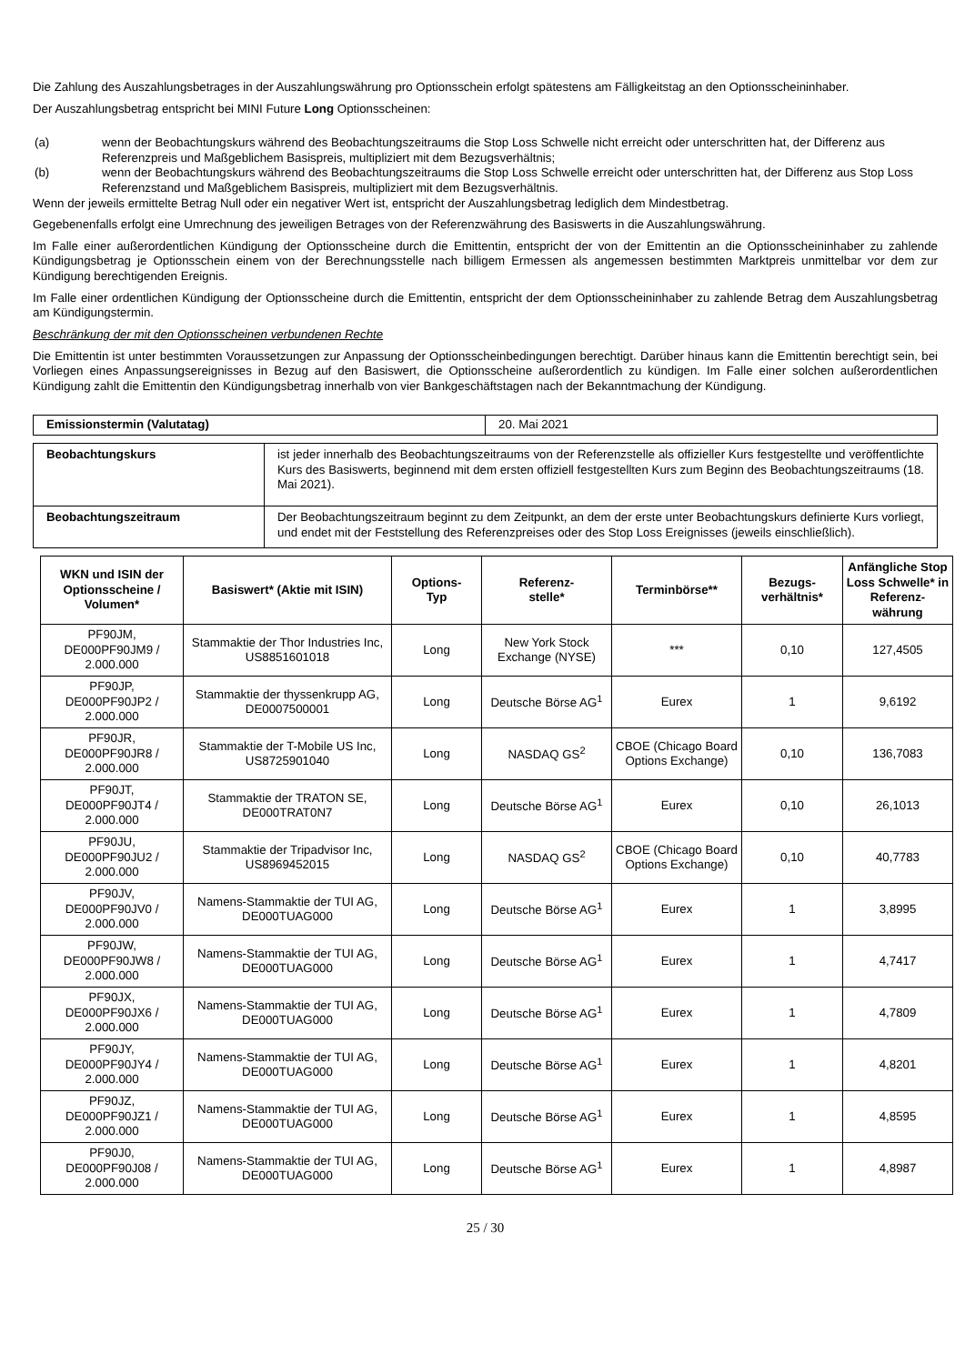Die Zahlung des Auszahlungsbetrages in der Auszahlungswährung pro Optionsschein erfolgt spätestens am Fälligkeitstag an den Optionsscheininhaber.
Der Auszahlungsbetrag entspricht bei MINI Future Long Optionsscheinen:
(a) wenn der Beobachtungskurs während des Beobachtungszeitraums die Stop Loss Schwelle nicht erreicht oder unterschritten hat, der Differenz aus Referenzpreis und Maßgeblichem Basispreis, multipliziert mit dem Bezugsverhältnis;
(b) wenn der Beobachtungskurs während des Beobachtungszeitraums die Stop Loss Schwelle erreicht oder unterschritten hat, der Differenz aus Stop Loss Referenzstand und Maßgeblichem Basispreis, multipliziert mit dem Bezugsverhältnis.
Wenn der jeweils ermittelte Betrag Null oder ein negativer Wert ist, entspricht der Auszahlungsbetrag lediglich dem Mindestbetrag.
Gegebenenfalls erfolgt eine Umrechnung des jeweiligen Betrages von der Referenzwährung des Basiswerts in die Auszahlungswährung.
Im Falle einer außerordentlichen Kündigung der Optionsscheine durch die Emittentin, entspricht der von der Emittentin an die Optionsscheininhaber zu zahlende Kündigungsbetrag je Optionsschein einem von der Berechnungsstelle nach billigem Ermessen als angemessen bestimmten Marktpreis unmittelbar vor dem zur Kündigung berechtigenden Ereignis.
Im Falle einer ordentlichen Kündigung der Optionsscheine durch die Emittentin, entspricht der dem Optionsscheininhaber zu zahlende Betrag dem Auszahlungsbetrag am Kündigungstermin.
Beschränkung der mit den Optionsscheinen verbundenen Rechte
Die Emittentin ist unter bestimmten Voraussetzungen zur Anpassung der Optionsscheinbedingungen berechtigt. Darüber hinaus kann die Emittentin berechtigt sein, bei Vorliegen eines Anpassungsereignisses in Bezug auf den Basiswert, die Optionsscheine außerordentlich zu kündigen. Im Falle einer solchen außerordentlichen Kündigung zahlt die Emittentin den Kündigungsbetrag innerhalb von vier Bankgeschäftstagen nach der Bekanntmachung der Kündigung.
| Emissionstermin (Valutatag) | 20. Mai 2021 |
| Beobachtungskurs | ist jeder innerhalb des Beobachtungszeitraums von der Referenzstelle als offizieller Kurs festgestellte und veröffentlichte Kurs des Basiswerts, beginnend mit dem ersten offiziell festgestellten Kurs zum Beginn des Beobachtungszeitraums (18. Mai 2021). |
| Beobachtungszeitraum | Der Beobachtungszeitraum beginnt zu dem Zeitpunkt, an dem der erste unter Beobachtungskurs definierte Kurs vorliegt, und endet mit der Feststellung des Referenzpreises oder des Stop Loss Ereignisses (jeweils einschließlich). |
| WKN und ISIN der Optionsscheine / Volumen* | Basiswert* (Aktie mit ISIN) | Options- Typ | Referenz- stelle* | Terminbörse** | Bezugs- verhältnis* | Anfängliche Stop Loss Schwelle* in Referenz- währung |
| --- | --- | --- | --- | --- | --- | --- |
| PF90JM, DE000PF90JM9 / 2.000.000 | Stammaktie der Thor Industries Inc, US8851601018 | Long | New York Stock Exchange (NYSE) | *** | 0,10 | 127,4505 |
| PF90JP, DE000PF90JP2 / 2.000.000 | Stammaktie der thyssenkrupp AG, DE0007500001 | Long | Deutsche Börse AG<sup>1</sup> | Eurex | 1 | 9,6192 |
| PF90JR, DE000PF90JR8 / 2.000.000 | Stammaktie der T-Mobile US Inc, US8725901040 | Long | NASDAQ GS<sup>2</sup> | CBOE (Chicago Board Options Exchange) | 0,10 | 136,7083 |
| PF90JT, DE000PF90JT4 / 2.000.000 | Stammaktie der TRATON SE, DE000TRAT0N7 | Long | Deutsche Börse AG<sup>1</sup> | Eurex | 0,10 | 26,1013 |
| PF90JU, DE000PF90JU2 / 2.000.000 | Stammaktie der Tripadvisor Inc, US8969452015 | Long | NASDAQ GS<sup>2</sup> | CBOE (Chicago Board Options Exchange) | 0,10 | 40,7783 |
| PF90JV, DE000PF90JV0 / 2.000.000 | Namens-Stammaktie der TUI AG, DE000TUAG000 | Long | Deutsche Börse AG<sup>1</sup> | Eurex | 1 | 3,8995 |
| PF90JW, DE000PF90JW8 / 2.000.000 | Namens-Stammaktie der TUI AG, DE000TUAG000 | Long | Deutsche Börse AG<sup>1</sup> | Eurex | 1 | 4,7417 |
| PF90JX, DE000PF90JX6 / 2.000.000 | Namens-Stammaktie der TUI AG, DE000TUAG000 | Long | Deutsche Börse AG<sup>1</sup> | Eurex | 1 | 4,7809 |
| PF90JY, DE000PF90JY4 / 2.000.000 | Namens-Stammaktie der TUI AG, DE000TUAG000 | Long | Deutsche Börse AG<sup>1</sup> | Eurex | 1 | 4,8201 |
| PF90JZ, DE000PF90JZ1 / 2.000.000 | Namens-Stammaktie der TUI AG, DE000TUAG000 | Long | Deutsche Börse AG<sup>1</sup> | Eurex | 1 | 4,8595 |
| PF90J0, DE000PF90J08 / 2.000.000 | Namens-Stammaktie der TUI AG, DE000TUAG000 | Long | Deutsche Börse AG<sup>1</sup> | Eurex | 1 | 4,8987 |
25 / 30